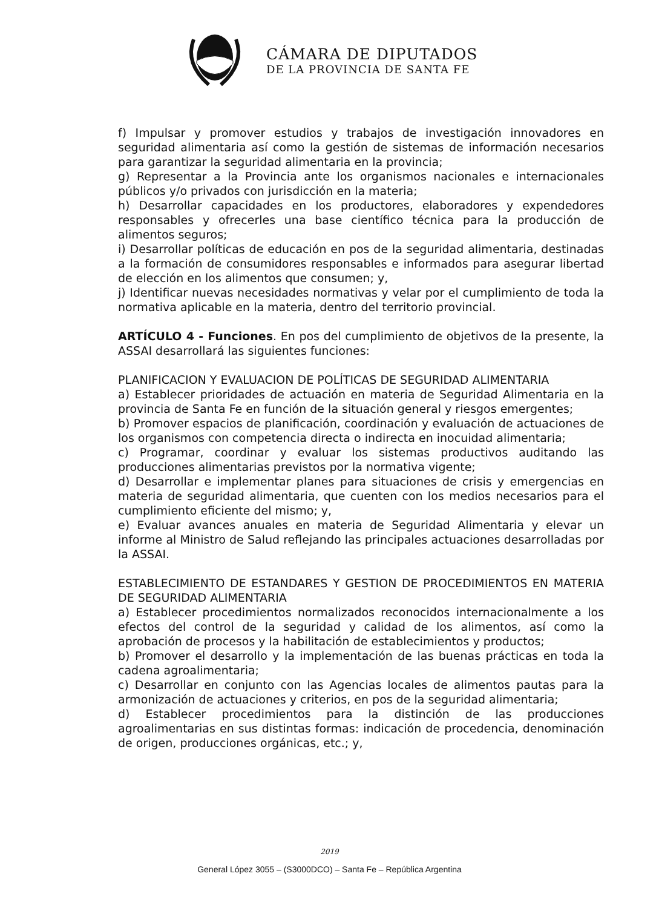CÁMARA DE DIPUTADOS
DE LA PROVINCIA DE SANTA FE
f) Impulsar y promover estudios y trabajos de investigación innovadores en seguridad alimentaria así como la gestión de sistemas de información necesarios para garantizar la seguridad alimentaria en la provincia;
g) Representar a la Provincia ante los organismos nacionales e internacionales públicos y/o privados con jurisdicción en la materia;
h) Desarrollar capacidades en los productores, elaboradores y expendedores responsables y ofrecerles una base científico técnica para la producción de alimentos seguros;
i) Desarrollar políticas de educación en pos de la seguridad alimentaria, destinadas a la formación de consumidores responsables e informados para asegurar libertad de elección en los alimentos que consumen; y,
j) Identificar nuevas necesidades normativas y velar por el cumplimiento de toda la normativa aplicable en la materia, dentro del territorio provincial.
ARTÍCULO 4 - Funciones. En pos del cumplimiento de objetivos de la presente, la ASSAI desarrollará las siguientes funciones:
PLANIFICACION Y EVALUACION DE POLÍTICAS DE SEGURIDAD ALIMENTARIA
a) Establecer prioridades de actuación en materia de Seguridad Alimentaria en la provincia de Santa Fe en función de la situación general y riesgos emergentes;
b) Promover espacios de planificación, coordinación y evaluación de actuaciones de los organismos con competencia directa o indirecta en inocuidad alimentaria;
c) Programar, coordinar y evaluar los sistemas productivos auditando las producciones alimentarias previstos por la normativa vigente;
d) Desarrollar e implementar planes para situaciones de crisis y emergencias en materia de seguridad alimentaria, que cuenten con los medios necesarios para el cumplimiento eficiente del mismo; y,
e) Evaluar avances anuales en materia de Seguridad Alimentaria y elevar un informe al Ministro de Salud reflejando las principales actuaciones desarrolladas por la ASSAI.
ESTABLECIMIENTO DE ESTANDARES Y GESTION DE PROCEDIMIENTOS EN MATERIA DE SEGURIDAD ALIMENTARIA
a) Establecer procedimientos normalizados reconocidos internacionalmente a los efectos del control de la seguridad y calidad de los alimentos, así como la aprobación de procesos y la habilitación de establecimientos y productos;
b) Promover el desarrollo y la implementación de las buenas prácticas en toda la cadena agroalimentaria;
c) Desarrollar en conjunto con las Agencias locales de alimentos pautas para la armonización de actuaciones y criterios, en pos de la seguridad alimentaria;
d) Establecer procedimientos para la distinción de las producciones agroalimentarias en sus distintas formas: indicación de procedencia, denominación de origen, producciones orgánicas, etc.; y,
2019
General López 3055 – (S3000DCO) – Santa Fe – República Argentina